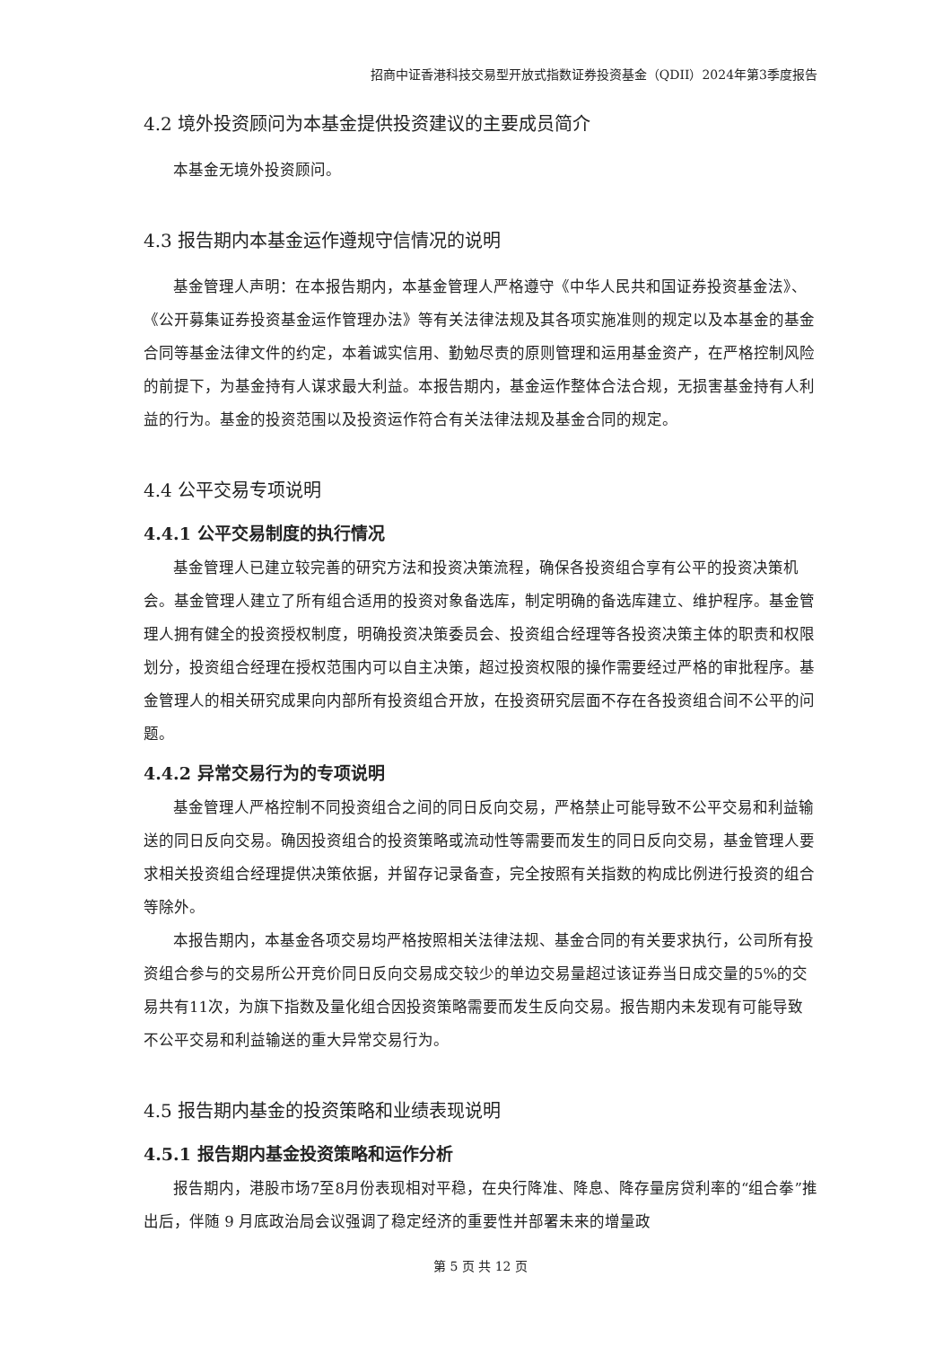招商中证香港科技交易型开放式指数证券投资基金（QDII）2024年第3季度报告
4.2 境外投资顾问为本基金提供投资建议的主要成员简介
本基金无境外投资顾问。
4.3 报告期内本基金运作遵规守信情况的说明
基金管理人声明：在本报告期内，本基金管理人严格遵守《中华人民共和国证券投资基金法》、《公开募集证券投资基金运作管理办法》等有关法律法规及其各项实施准则的规定以及本基金的基金合同等基金法律文件的约定，本着诚实信用、勤勉尽责的原则管理和运用基金资产，在严格控制风险的前提下，为基金持有人谋求最大利益。本报告期内，基金运作整体合法合规，无损害基金持有人利益的行为。基金的投资范围以及投资运作符合有关法律法规及基金合同的规定。
4.4 公平交易专项说明
4.4.1 公平交易制度的执行情况
基金管理人已建立较完善的研究方法和投资决策流程，确保各投资组合享有公平的投资决策机会。基金管理人建立了所有组合适用的投资对象备选库，制定明确的备选库建立、维护程序。基金管理人拥有健全的投资授权制度，明确投资决策委员会、投资组合经理等各投资决策主体的职责和权限划分，投资组合经理在授权范围内可以自主决策，超过投资权限的操作需要经过严格的审批程序。基金管理人的相关研究成果向内部所有投资组合开放，在投资研究层面不存在各投资组合间不公平的问题。
4.4.2 异常交易行为的专项说明
基金管理人严格控制不同投资组合之间的同日反向交易，严格禁止可能导致不公平交易和利益输送的同日反向交易。确因投资组合的投资策略或流动性等需要而发生的同日反向交易，基金管理人要求相关投资组合经理提供决策依据，并留存记录备查，完全按照有关指数的构成比例进行投资的组合等除外。
本报告期内，本基金各项交易均严格按照相关法律法规、基金合同的有关要求执行，公司所有投资组合参与的交易所公开竞价同日反向交易成交较少的单边交易量超过该证券当日成交量的5%的交易共有11次，为旗下指数及量化组合因投资策略需要而发生反向交易。报告期内未发现有可能导致不公平交易和利益输送的重大异常交易行为。
4.5 报告期内基金的投资策略和业绩表现说明
4.5.1 报告期内基金投资策略和运作分析
报告期内，港股市场7至8月份表现相对平稳，在央行降准、降息、降存量房贷利率的“组合拳”推出后，伴随 9 月底政治局会议强调了稳定经济的重要性并部署未来的增量政
第 5 页 共 12 页